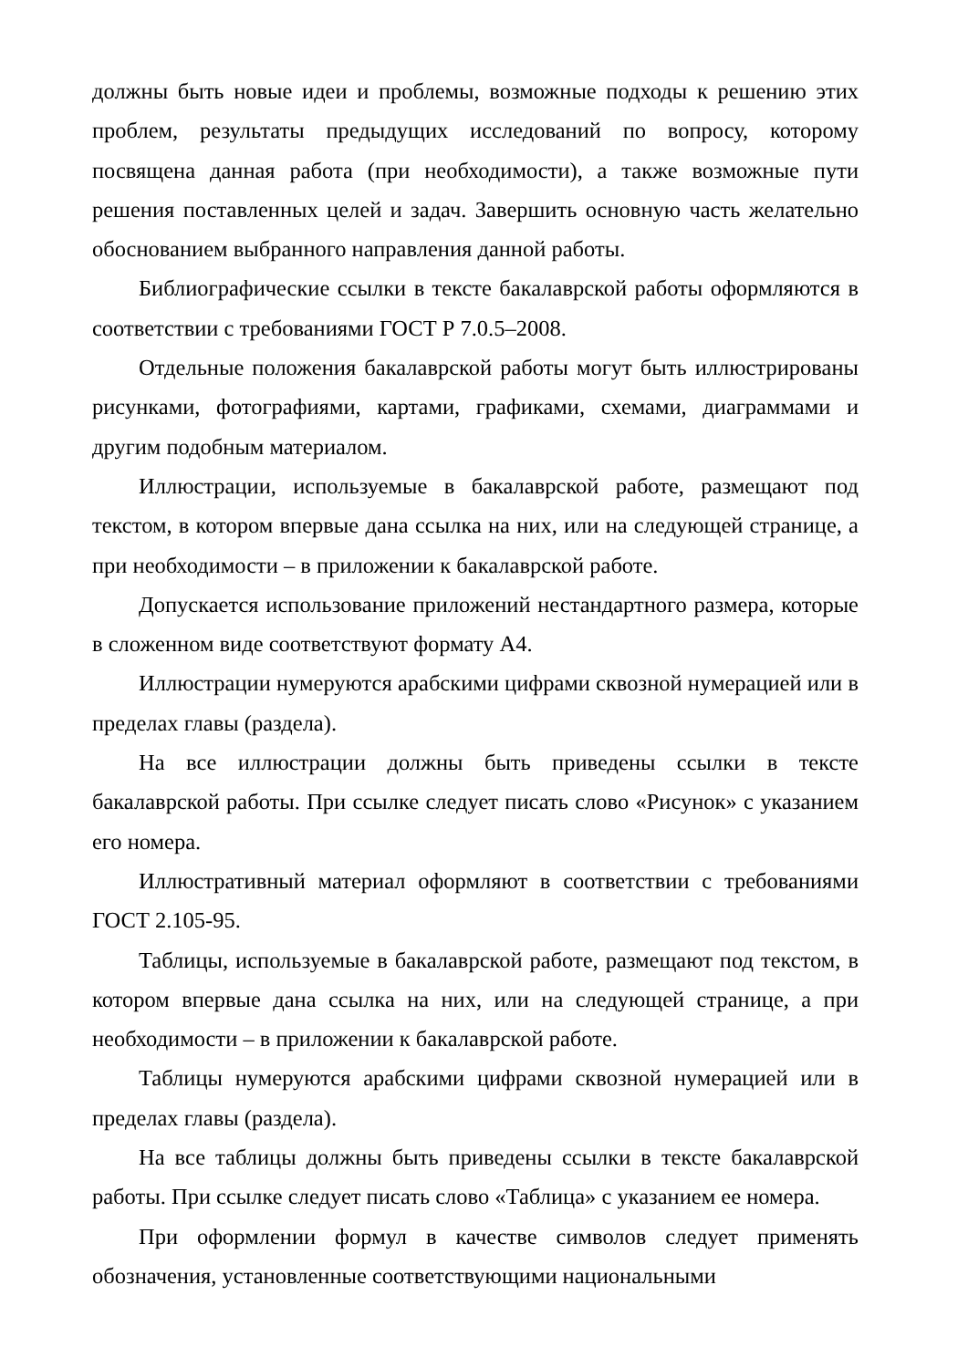должны быть новые идеи и проблемы, возможные подходы к решению этих проблем, результаты предыдущих исследований по вопросу, которому посвящена данная работа (при необходимости), а также возможные пути решения поставленных целей и задач. Завершить основную часть желательно обоснованием выбранного направления данной работы.
Библиографические ссылки в тексте бакалаврской работы оформляются в соответствии с требованиями ГОСТ Р 7.0.5–2008.
Отдельные положения бакалаврской работы могут быть иллюстрированы рисунками, фотографиями, картами, графиками, схемами, диаграммами и другим подобным материалом.
Иллюстрации, используемые в бакалаврской работе, размещают под текстом, в котором впервые дана ссылка на них, или на следующей странице, а при необходимости – в приложении к бакалаврской работе.
Допускается использование приложений нестандартного размера, которые в сложенном виде соответствуют формату А4.
Иллюстрации нумеруются арабскими цифрами сквозной нумерацией или в пределах главы (раздела).
На все иллюстрации должны быть приведены ссылки в тексте бакалаврской работы. При ссылке следует писать слово «Рисунок» с указанием его номера.
Иллюстративный материал оформляют в соответствии с требованиями ГОСТ 2.105-95.
Таблицы, используемые в бакалаврской работе, размещают под текстом, в котором впервые дана ссылка на них, или на следующей странице, а при необходимости – в приложении к бакалаврской работе.
Таблицы нумеруются арабскими цифрами сквозной нумерацией или в пределах главы (раздела).
На все таблицы должны быть приведены ссылки в тексте бакалаврской работы. При ссылке следует писать слово «Таблица» с указанием ее номера.
При оформлении формул в качестве символов следует применять обозначения, установленные соответствующими национальными